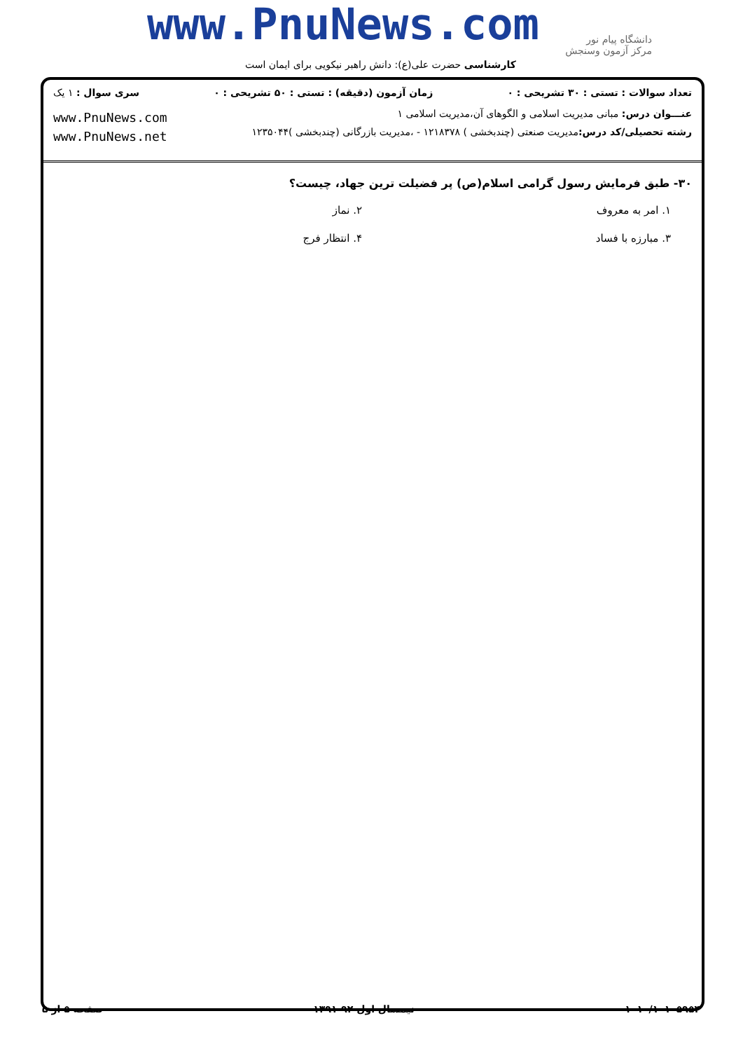www.PnuNews.com
دانشگاه پیام نور
مرکز آزمون وسنجش
کارشناسی حضرت علی(ع): دانش راهبر نیکویی برای ایمان است
تعداد سوالات : تستی : ۳۰ تشریحی : ۰ زمان آزمون (دقیقه) : تستی : ۵۰ تشریحی : ۰ سری سوال : ۱ یک
عنـــوان درس: مبانی مدیریت اسلامی و الگوهای آن،مدیریت اسلامی ۱
رشته تحصیلی/کد درس: مدیریت صنعتی (چندبخشی ) ۱۲۱۸۳۷۸ - ،مدیریت بازرگانی (چندبخشی )۱۲۳۵۰۴۴
www.PnuNews.com
www.PnuNews.net
۳۰- طبق فرمایش رسول گرامی اسلام(ص) پر فضیلت ترین جهاد، چیست؟
۱. امر به معروف
۲. نماز
۳. مبارزه با فساد
۴. انتظار فرج
۱۰۱۰/۱۰۱۰۵۹۵۴ نیمسال اول ۹۲-۱۳۹۱ صفحه ۵ از ۵